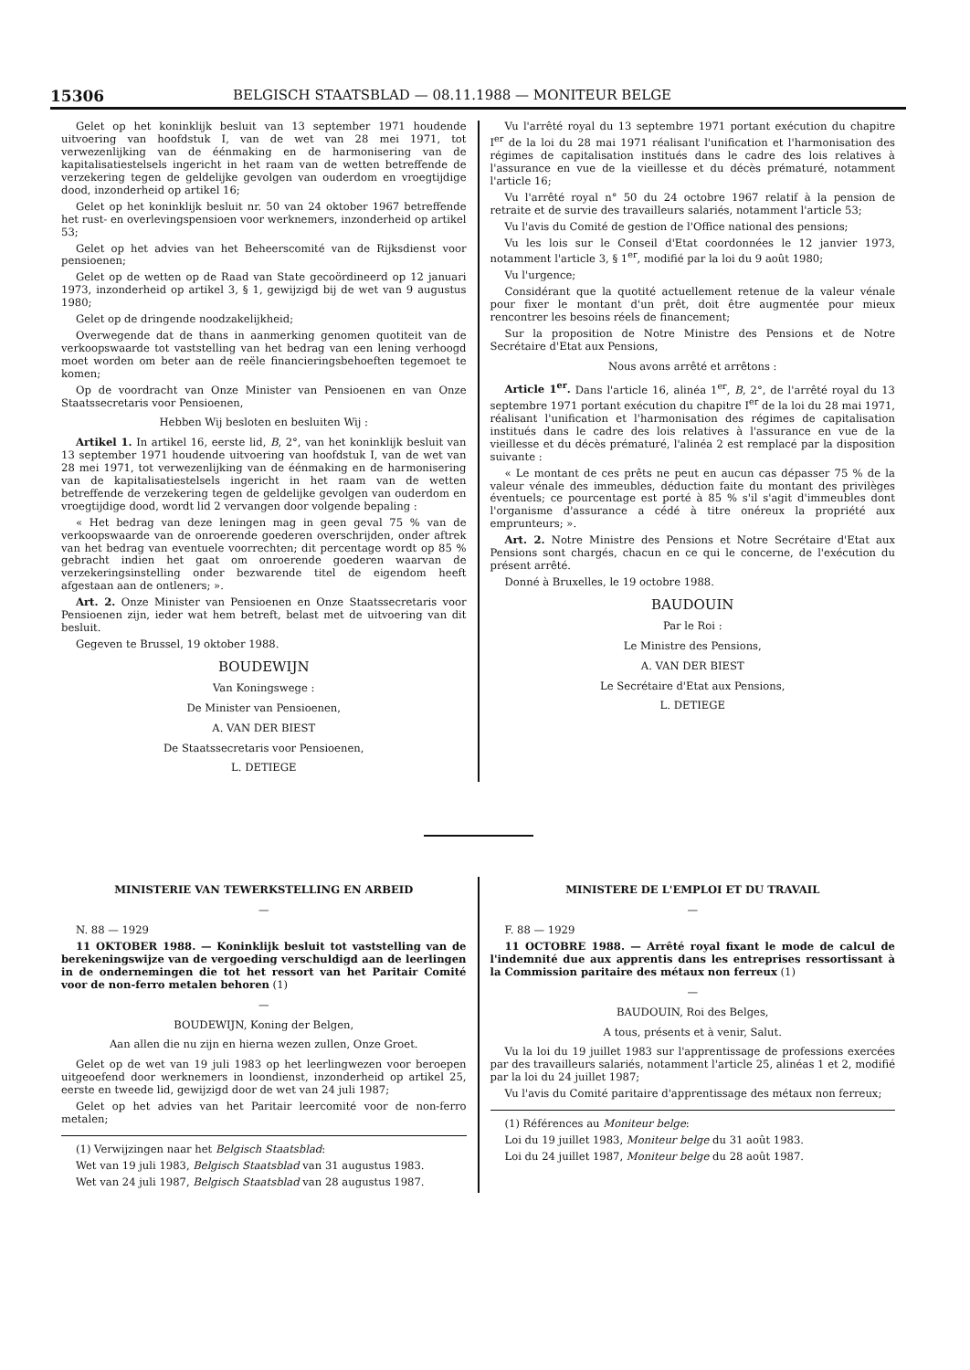15306 BELGISCH STAATSBLAD — 08.11.1988 — MONITEUR BELGE
Gelet op het koninklijk besluit van 13 september 1971 houdende uitvoering van hoofdstuk I, van de wet van 28 mei 1971, tot verwezenlijking van de éénmaking en de harmonisering van de kapitalisatiestelsels ingericht in het raam van de wetten betreffende de verzekering tegen de geldelijke gevolgen van ouderdom en vroegtijdige dood, inzonderheid op artikel 16;
Gelet op het koninklijk besluit nr. 50 van 24 oktober 1967 betreffende het rust- en overlevingspensioen voor werknemers, inzonderheid op artikel 53;
Gelet op het advies van het Beheerscomité van de Rijksdienst voor pensioenen;
Gelet op de wetten op de Raad van State gecoördineerd op 12 januari 1973, inzonderheid op artikel 3, § 1, gewijzigd bij de wet van 9 augustus 1980;
Gelet op de dringende noodzakelijkheid;
Overwegende dat de thans in aanmerking genomen quotiteit van de verkoopswaarde tot vaststelling van het bedrag van een lening verhoogd moet worden om beter aan de reële financieringsbehoeften tegemoet te komen;
Op de voordracht van Onze Minister van Pensioenen en van Onze Staatssecretaris voor Pensioenen,
Hebben Wij besloten en besluiten Wij :
Artikel 1. In artikel 16, eerste lid, B, 2°, van het koninklijk besluit van 13 september 1971 houdende uitvoering van hoofdstuk I, van de wet van 28 mei 1971, tot verwezenlijking van de éénmaking en de harmonisering van de kapitalisatiestelsels ingericht in het raam van de wetten betreffende de verzekering tegen de geldelijke gevolgen van ouderdom en vroegtijdige dood, wordt lid 2 vervangen door volgende bepaling :
« Het bedrag van deze leningen mag in geen geval 75 % van de verkoopswaarde van de onroerende goederen overschrijden, onder aftrek van het bedrag van eventuele voorrechten; dit percentage wordt op 85 % gebracht indien het gaat om onroerende goederen waarvan de verzekeringsinstelling onder bezwarende titel de eigendom heeft afgestaan aan de ontleners; ».
Art. 2. Onze Minister van Pensioenen en Onze Staatssecretaris voor Pensioenen zijn, ieder wat hem betreft, belast met de uitvoering van dit besluit.
Gegeven te Brussel, 19 oktober 1988.
BOUDEWIJN
Van Koningswege :
De Minister van Pensioenen,
A. VAN DER BIEST
De Staatssecretaris voor Pensioenen,
L. DETIEGE
Vu l'arrêté royal du 13 septembre 1971 portant exécution du chapitre I<sup>er</sup> de la loi du 28 mai 1971 réalisant l'unification et l'harmonisation des régimes de capitalisation institués dans le cadre des lois relatives à l'assurance en vue de la vieillesse et du décès prématuré, notamment l'article 16;
Vu l'arrêté royal n° 50 du 24 octobre 1967 relatif à la pension de retraite et de survie des travailleurs salariés, notamment l'article 53;
Vu l'avis du Comité de gestion de l'Office national des pensions;
Vu les lois sur le Conseil d'Etat coordonnées le 12 janvier 1973, notamment l'article 3, § 1<sup>er</sup>, modifié par la loi du 9 août 1980;
Vu l'urgence;
Considérant que la quotité actuellement retenue de la valeur vénale pour fixer le montant d'un prêt, doit être augmentée pour mieux rencontrer les besoins réels de financement;
Sur la proposition de Notre Ministre des Pensions et de Notre Secrétaire d'Etat aux Pensions,
Nous avons arrêté et arrêtons :
Article 1<sup>er</sup>. Dans l'article 16, alinéa 1<sup>er</sup>, B, 2°, de l'arrêté royal du 13 septembre 1971 portant exécution du chapitre I<sup>er</sup> de la loi du 28 mai 1971, réalisant l'unification et l'harmonisation des régimes de capitalisation institués dans le cadre des lois relatives à l'assurance en vue de la vieillesse et du décès prématuré, l'alinéa 2 est remplacé par la disposition suivante :
« Le montant de ces prêts ne peut en aucun cas dépasser 75 % de la valeur vénale des immeubles, déduction faite du montant des privilèges éventuels; ce pourcentage est porté à 85 % s'il s'agit d'immeubles dont l'organisme d'assurance a cédé à titre onéreux la propriété aux emprunteurs; ».
Art. 2. Notre Ministre des Pensions et Notre Secrétaire d'Etat aux Pensions sont chargés, chacun en ce qui le concerne, de l'exécution du présent arrêté.
Donné à Bruxelles, le 19 octobre 1988.
BAUDOUIN
Par le Roi :
Le Ministre des Pensions,
A. VAN DER BIEST
Le Secrétaire d'Etat aux Pensions,
L. DETIEGE
MINISTERIE VAN TEWERKSTELLING EN ARBEID
—
N. 88 — 1929
11 OKTOBER 1988. — Koninklijk besluit tot vaststelling van de berekeningswijze van de vergoeding verschuldigd aan de leerlingen in de ondernemingen die tot het ressort van het Paritair Comité voor de non-ferro metalen behoren (1)
—
BOUDEWIJN, Koning der Belgen,
Aan allen die nu zijn en hierna wezen zullen, Onze Groet.
Gelet op de wet van 19 juli 1983 op het leerlingwezen voor beroepen uitgeoefend door werknemers in loondienst, inzonderheid op artikel 25, eerste en tweede lid, gewijzigd door de wet van 24 juli 1987;
Gelet op het advies van het Paritair leercomité voor de non-ferro metalen;
(1) Verwijzingen naar het Belgisch Staatsblad:
Wet van 19 juli 1983, Belgisch Staatsblad van 31 augustus 1983.
Wet van 24 juli 1987, Belgisch Staatsblad van 28 augustus 1987.
MINISTERE DE L'EMPLOI ET DU TRAVAIL
—
F. 88 — 1929
11 OCTOBRE 1988. — Arrêté royal fixant le mode de calcul de l'indemnité due aux apprentis dans les entreprises ressortissant à la Commission paritaire des métaux non ferreux (1)
—
BAUDOUIN, Roi des Belges,
A tous, présents et à venir, Salut.
Vu la loi du 19 juillet 1983 sur l'apprentissage de professions exercées par des travailleurs salariés, notamment l'article 25, alinéas 1 et 2, modifié par la loi du 24 juillet 1987;
Vu l'avis du Comité paritaire d'apprentissage des métaux non ferreux;
(1) Références au Moniteur belge:
Loi du 19 juillet 1983, Moniteur belge du 31 août 1983.
Loi du 24 juillet 1987, Moniteur belge du 28 août 1987.